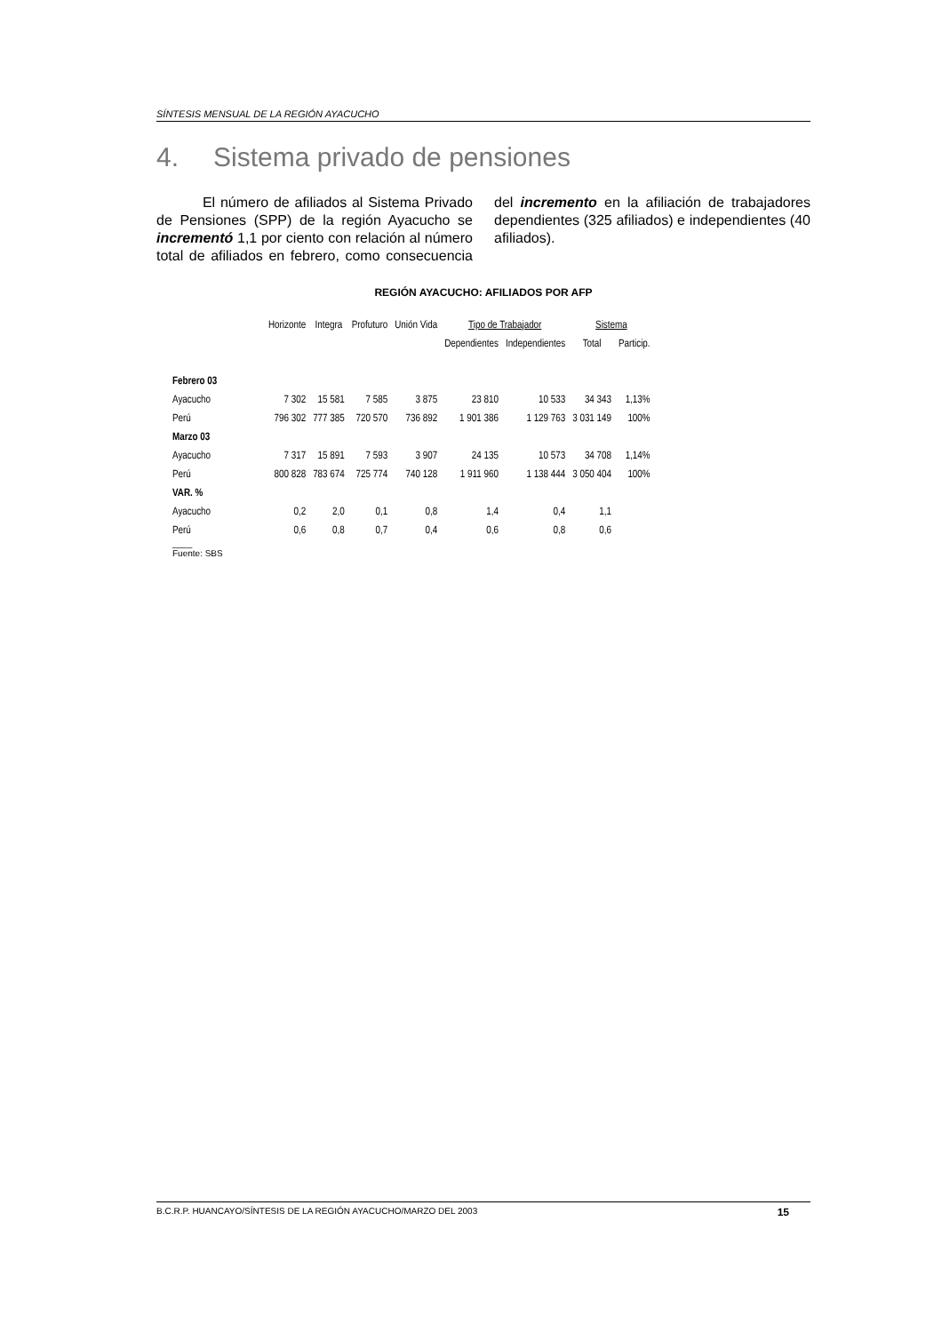SÍNTESIS MENSUAL DE LA REGIÓN AYACUCHO
4. Sistema privado de pensiones
El número de afiliados al Sistema Privado de Pensiones (SPP) de la región Ayacucho se incrementó 1,1 por ciento con relación al número total de afiliados en febrero, como consecuencia del incremento en la afiliación de trabajadores dependientes (325 afiliados) e independientes (40 afiliados).
REGIÓN AYACUCHO: AFILIADOS POR AFP
| | Horizonte | Integra | Profuturo | Unión Vida | Tipo de Trabajador | | Sistema | |
| --- | --- | --- | --- | --- | --- | --- | --- | --- |
| | | | | | Dependientes | Independientes | Total | Particip. |
| Febrero 03 | | | | | | | | |
| Ayacucho | 7 302 | 15 581 | 7 585 | 3 875 | 23 810 | 10 533 | 34 343 | 1,13% |
| Perú | 796 302 | 777 385 | 720 570 | 736 892 | 1 901 386 | 1 129 763 | 3 031 149 | 100% |
| Marzo 03 | | | | | | | | |
| Ayacucho | 7 317 | 15 891 | 7 593 | 3 907 | 24 135 | 10 573 | 34 708 | 1,14% |
| Perú | 800 828 | 783 674 | 725 774 | 740 128 | 1 911 960 | 1 138 444 | 3 050 404 | 100% |
| VAR. % | | | | | | | | |
| Ayacucho | 0,2 | 2,0 | 0,1 | 0,8 | 1,4 | 0,4 | 1,1 | |
| Perú | 0,6 | 0,8 | 0,7 | 0,4 | 0,6 | 0,8 | 0,6 | |
____
Fuente: SBS
B.C.R.P. HUANCAYO/SÍNTESIS DE LA REGIÓN AYACUCHO/MARZO DEL 2003 15